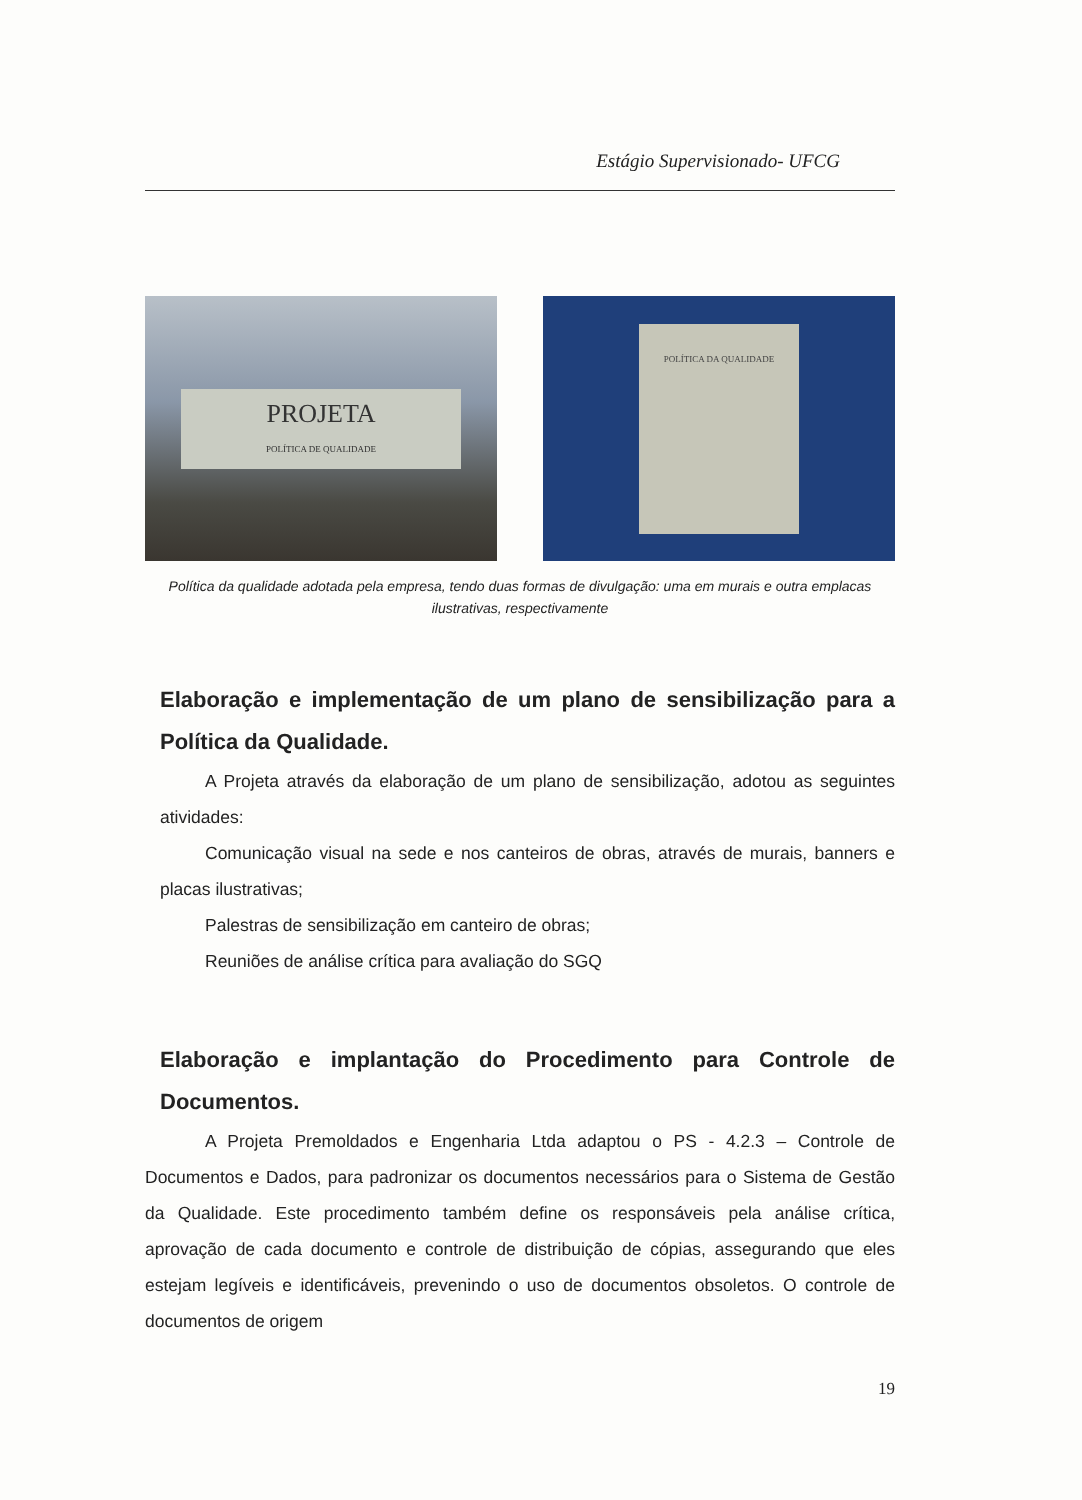Estágio Supervisionado- UFCG
PROJETA
POLÍTICA DE QUALIDADE
POLÍTICA DA QUALIDADE
Política da qualidade adotada pela empresa, tendo duas formas de divulgação: uma em murais e outra emplacas ilustrativas, respectivamente
Elaboração e implementação de um plano de sensibilização para a Política da Qualidade.
A Projeta através da elaboração de um plano de sensibilização, adotou as seguintes atividades:
Comunicação visual na sede e nos canteiros de obras, através de murais, banners e placas ilustrativas;
Palestras de sensibilização em canteiro de obras;
Reuniões de análise crítica para avaliação do SGQ
Elaboração e implantação do Procedimento para Controle de Documentos.
A Projeta Premoldados e Engenharia Ltda adaptou o PS - 4.2.3 – Controle de Documentos e Dados, para padronizar os documentos necessários para o Sistema de Gestão da Qualidade. Este procedimento também define os responsáveis pela análise crítica, aprovação de cada documento e controle de distribuição de cópias, assegurando que eles estejam legíveis e identificáveis, prevenindo o uso de documentos obsoletos. O controle de documentos de origem
19